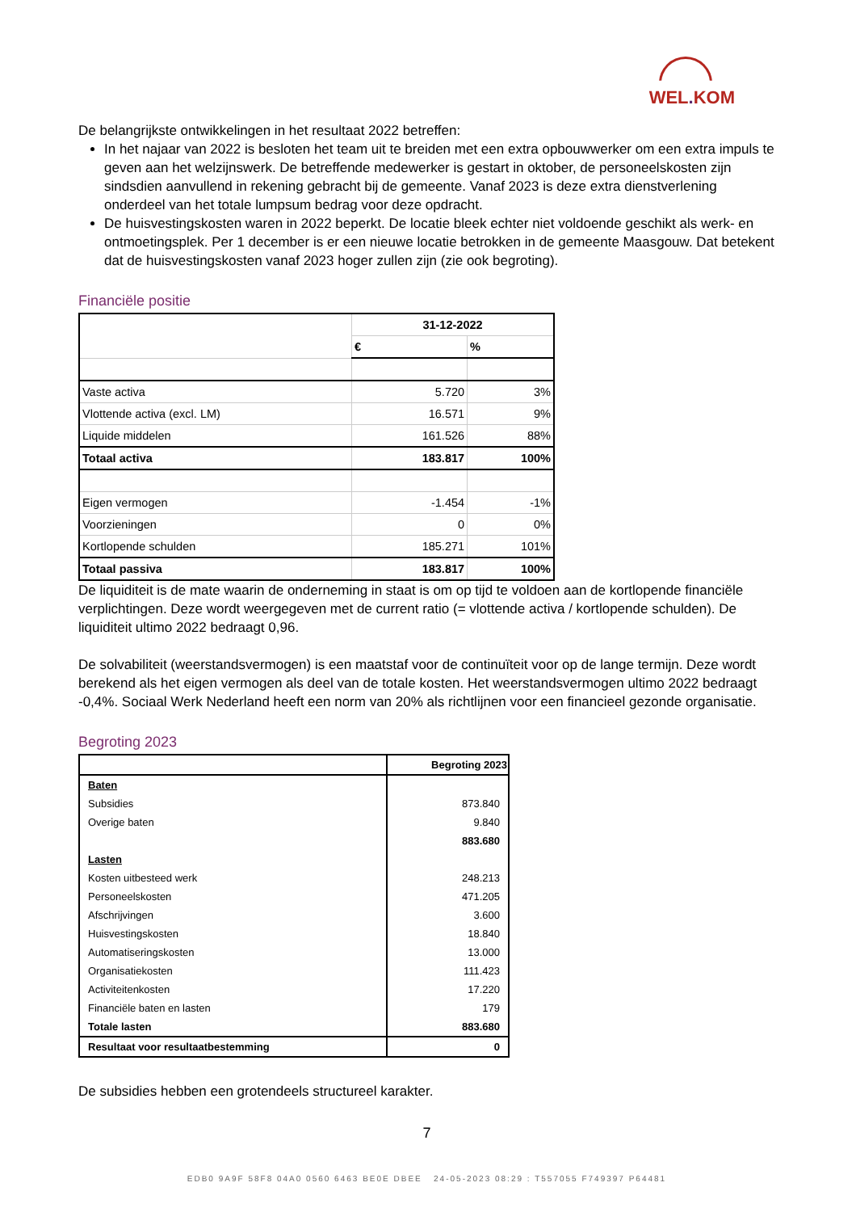WEL. KOM
De belangrijkste ontwikkelingen in het resultaat 2022 betreffen:
In het najaar van 2022 is besloten het team uit te breiden met een extra opbouwwerker om een extra impuls te geven aan het welzijnswerk. De betreffende medewerker is gestart in oktober, de personeelskosten zijn sindsdien aanvullend in rekening gebracht bij de gemeente. Vanaf 2023 is deze extra dienstverlening onderdeel van het totale lumpsum bedrag voor deze opdracht.
De huisvestingskosten waren in 2022 beperkt. De locatie bleek echter niet voldoende geschikt als werk- en ontmoetingsplek. Per 1 december is er een nieuwe locatie betrokken in de gemeente Maasgouw. Dat betekent dat de huisvestingskosten vanaf 2023 hoger zullen zijn (zie ook begroting).
Financiële positie
| | 31-12-2022 | |
| | € | % |
| Vaste activa | 5.720 | 3% |
| Vlottende activa (excl. LM) | 16.571 | 9% |
| Liquide middelen | 161.526 | 88% |
| Totaal activa | 183.817 | 100% |
| Eigen vermogen | -1.454 | -1% |
| Voorzieningen | 0 | 0% |
| Kortlopende schulden | 185.271 | 101% |
| Totaal passiva | 183.817 | 100% |
De liquiditeit is de mate waarin de onderneming in staat is om op tijd te voldoen aan de kortlopende financiële verplichtingen. Deze wordt weergegeven met de current ratio (= vlottende activa / kortlopende schulden). De liquiditeit ultimo 2022 bedraagt 0,96.
De solvabiliteit (weerstandsvermogen) is een maatstaf voor de continuïteit voor op de lange termijn. Deze wordt berekend als het eigen vermogen als deel van de totale kosten. Het weerstandsvermogen ultimo 2022 bedraagt -0,4%. Sociaal Werk Nederland heeft een norm van 20% als richtlijnen voor een financieel gezonde organisatie.
Begroting 2023
| | Begroting 2023 |
| Baten | |
| Subsidies | 873.840 |
| Overige baten | 9.840 |
| | 883.680 |
| Lasten | |
| Kosten uitbesteed werk | 248.213 |
| Personeelskosten | 471.205 |
| Afschrijvingen | 3.600 |
| Huisvestingskosten | 18.840 |
| Automatiseringskosten | 13.000 |
| Organisatiekosten | 111.423 |
| Activiteitenkosten | 17.220 |
| Financiële baten en lasten | 179 |
| Totale lasten | 883.680 |
| Resultaat voor resultaatbestemming | 0 |
De subsidies hebben een grotendeels structureel karakter.
7
EDB0 9A9F 58F8 04A0 0560 6463 BE0E DBEE 24-05-2023 08:29 : T557055 F749397 P64481